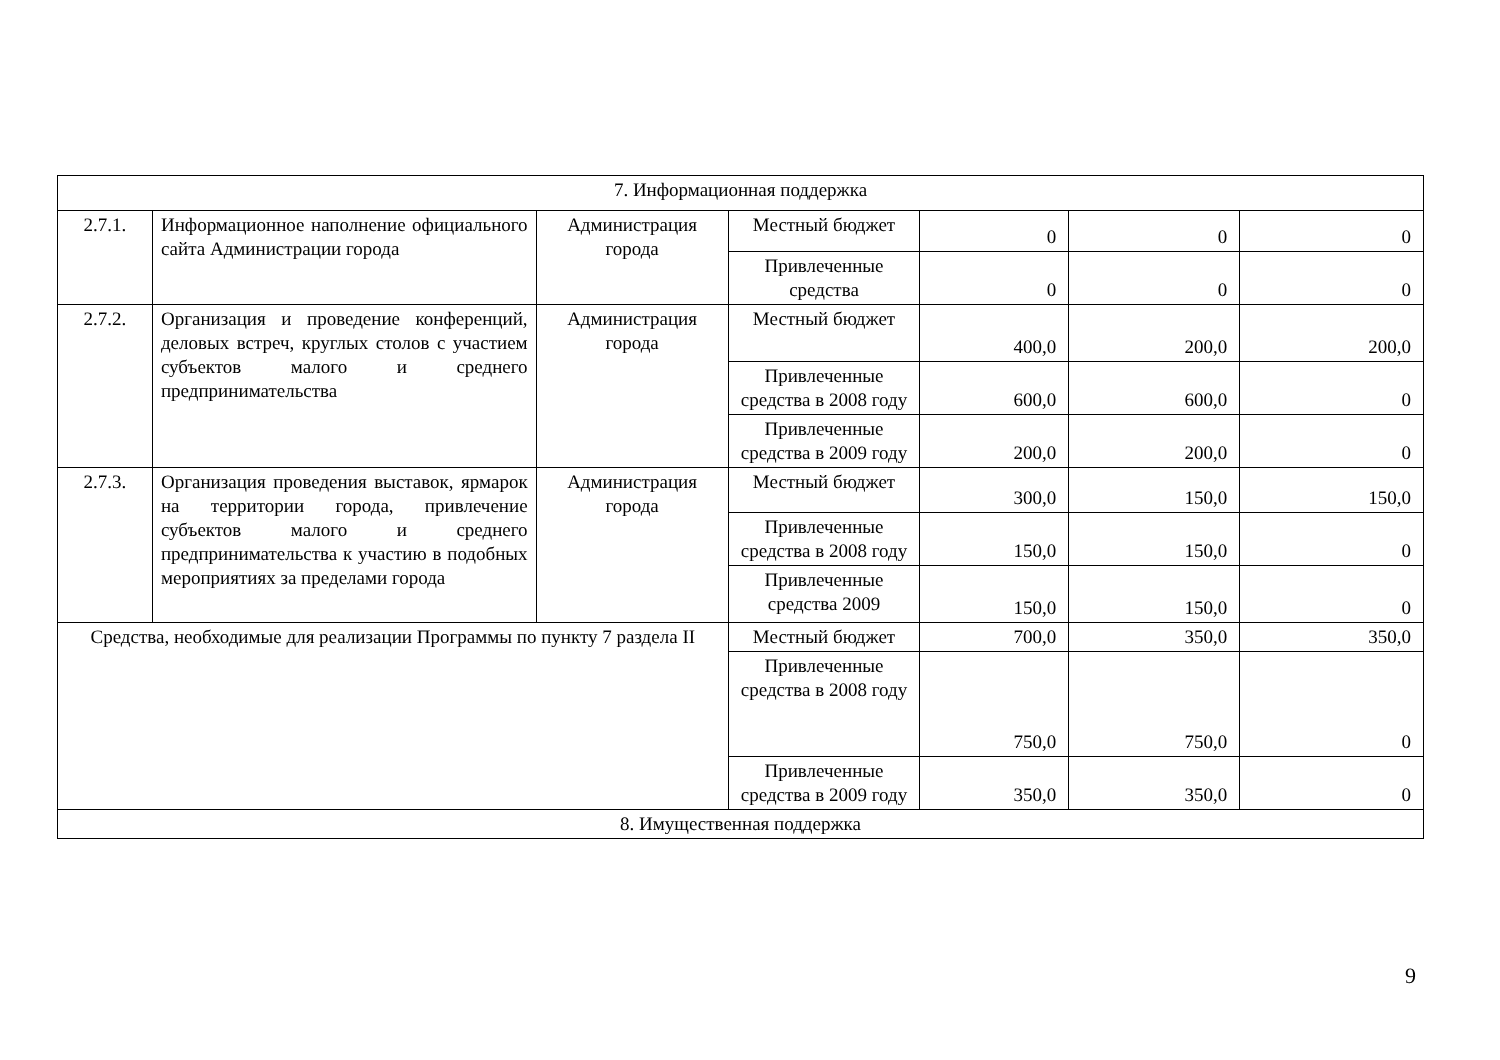| 7. Информационная поддержка | | | | | | |
| 2.7.1. | Информационное наполнение официального сайта Администрации города | Администрация города | Местный бюджет | 0 | 0 | 0 |
| | | | Привлеченные средства | 0 | 0 | 0 |
| 2.7.2. | Организация и проведение конференций, деловых встреч, круглых столов с участием субъектов малого и среднего предпринимательства | Администрация города | Местный бюджет | 400,0 | 200,0 | 200,0 |
| | | | Привлеченные средства в 2008 году | 600,0 | 600,0 | 0 |
| | | | Привлеченные средства в 2009 году | 200,0 | 200,0 | 0 |
| 2.7.3. | Организация проведения выставок, ярмарок на территории города, привлечение субъектов малого и среднего предпринимательства к участию в подобных мероприятиях за пределами города | Администрация города | Местный бюджет | 300,0 | 150,0 | 150,0 |
| | | | Привлеченные средства в 2008 году | 150,0 | 150,0 | 0 |
| | | | Привлеченные средства 2009 | 150,0 | 150,0 | 0 |
| Средства, необходимые для реализации Программы по пункту 7 раздела II | | | Местный бюджет | 700,0 | 350,0 | 350,0 |
| | | | Привлеченные средства в 2008 году | 750,0 | 750,0 | 0 |
| | | | Привлеченные средства в 2009 году | 350,0 | 350,0 | 0 |
| 8. Имущественная поддержка | | | | | | |
9